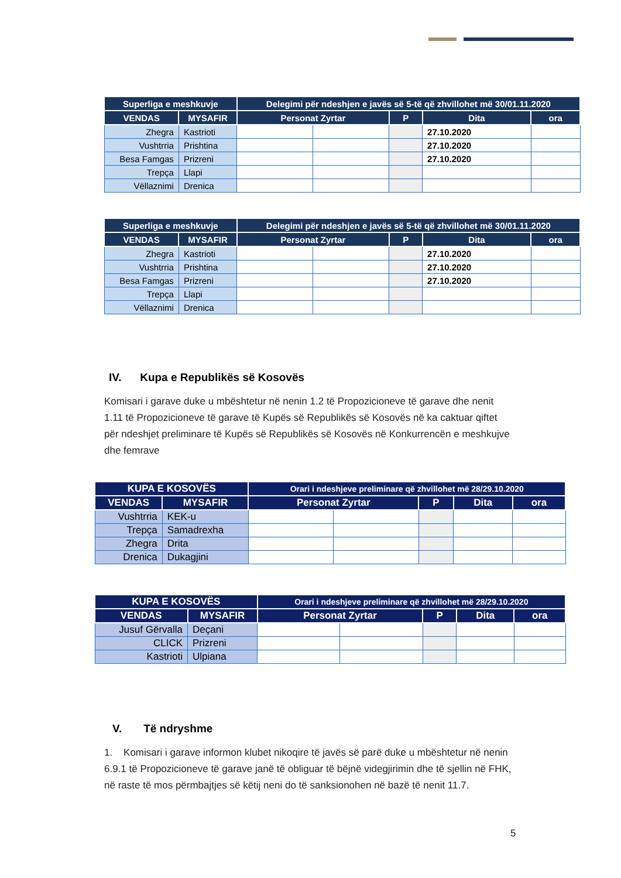| Superliga e meshkuvje | | Delegimi për ndeshjen e javës së 5-të që zhvillohet më 30/01.11.2020 | | | | |
| --- | --- | --- | --- | --- | --- | --- |
| VENDAS | MYSAFIR | Personat Zyrtar | | P | Dita | ora |
| Zhegra | Kastrioti | | | | 27.10.2020 | |
| Vushtrria | Prishtina | | | | 27.10.2020 | |
| Besa Famgas | Prizreni | | | | 27.10.2020 | |
| Trepça | Llapi | | | | | |
| Vëllaznimi | Drenica | | | | | |
| Superliga e meshkuvje | | Delegimi për ndeshjen e javës së 5-të që zhvillohet më 30/01.11.2020 | | | | |
| --- | --- | --- | --- | --- | --- | --- |
| VENDAS | MYSAFIR | Personat Zyrtar | | P | Dita | ora |
| Zhegra | Kastrioti | | | | 27.10.2020 | |
| Vushtrria | Prishtina | | | | 27.10.2020 | |
| Besa Famgas | Prizreni | | | | 27.10.2020 | |
| Trepça | Llapi | | | | | |
| Vëllaznimi | Drenica | | | | | |
IV. Kupa e Republikës së Kosovës
Komisari i garave duke u mbështetur në nenin 1.2 të Propozicioneve të garave dhe nenit 1.11 të Propozicioneve të garave të Kupës së Republikës së Kosovës në ka caktuar qiftet për ndeshjet preliminare të Kupës së Republikës së Kosovës në Konkurrencën e meshkujve dhe femrave
| KUPA E KOSOVËS | | Orari i ndeshjeve preliminare që zhvillohet më 28/29.10.2020 | | | | |
| --- | --- | --- | --- | --- | --- | --- |
| VENDAS | MYSAFIR | Personat Zyrtar | | P | Dita | ora |
| Vushtrria | KEK-u | | | | | |
| Trepça | Samadrexha | | | | | |
| Zhegra | Drita | | | | | |
| Drenica | Dukagjini | | | | | |
| KUPA E KOSOVËS | | Orari i ndeshjeve preliminare që zhvillohet më 28/29.10.2020 | | | | |
| --- | --- | --- | --- | --- | --- | --- |
| VENDAS | MYSAFIR | Personat Zyrtar | | P | Dita | ora |
| Jusuf Gërvalla | Deçani | | | | | |
| CLICK | Prizreni | | | | | |
| Kastrioti | Ulpiana | | | | | |
V. Të ndryshme
1. Komisari i garave informon klubet nikoqire të javës së parë duke u mbështetur në nenin 6.9.1 të Propozicioneve të garave janë të obliguar të bëjnë videgjirimin dhe të sjellin në FHK, në raste të mos përmbajtjes së këtij neni do të sanksionohen në bazë të nenit 11.7.
5